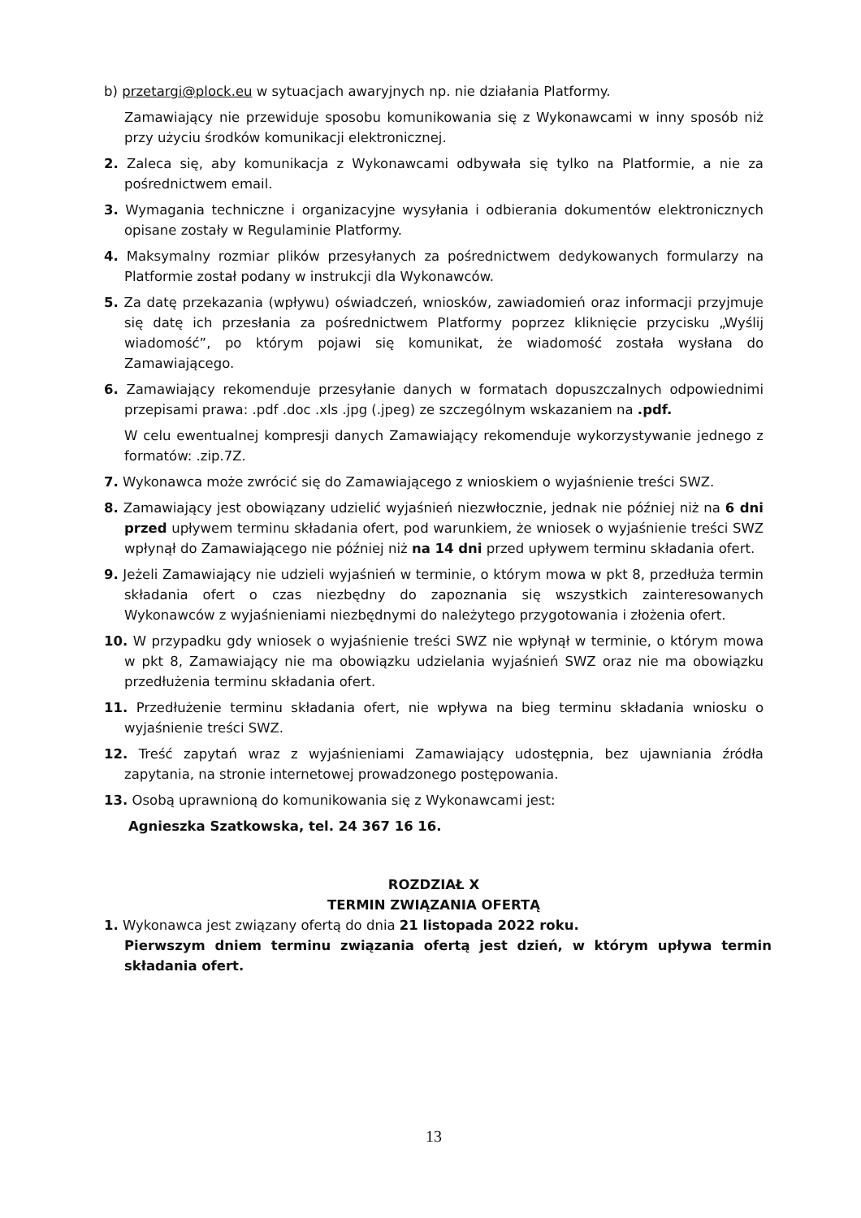b) przetargi@plock.eu w sytuacjach awaryjnych np. nie działania Platformy.
Zamawiający nie przewiduje sposobu komunikowania się z Wykonawcami w inny sposób niż przy użyciu środków komunikacji elektronicznej.
2. Zaleca się, aby komunikacja z Wykonawcami odbywała się tylko na Platformie, a nie za pośrednictwem email.
3. Wymagania techniczne i organizacyjne wysyłania i odbierania dokumentów elektronicznych opisane zostały w Regulaminie Platformy.
4. Maksymalny rozmiar plików przesyłanych za pośrednictwem dedykowanych formularzy na Platformie został podany w instrukcji dla Wykonawców.
5. Za datę przekazania (wpływu) oświadczeń, wniosków, zawiadomień oraz informacji przyjmuje się datę ich przesłania za pośrednictwem Platformy poprzez kliknięcie przycisku „Wyślij wiadomość”, po którym pojawi się komunikat, że wiadomość została wysłana do Zamawiającego.
6. Zamawiający rekomenduje przesyłanie danych w formatach dopuszczalnych odpowiednimi przepisami prawa: .pdf .doc .xls .jpg (.jpeg) ze szczególnym wskazaniem na .pdf.
W celu ewentualnej kompresji danych Zamawiający rekomenduje wykorzystywanie jednego z formatów: .zip.7Z.
7. Wykonawca może zwrócić się do Zamawiającego z wnioskiem o wyjaśnienie treści SWZ.
8. Zamawiający jest obowiązany udzielić wyjaśnień niezwłocznie, jednak nie później niż na 6 dni przed upływem terminu składania ofert, pod warunkiem, że wniosek o wyjaśnienie treści SWZ wpłynął do Zamawiającego nie później niż na 14 dni przed upływem terminu składania ofert.
9. Jeżeli Zamawiający nie udzieli wyjaśnień w terminie, o którym mowa w pkt 8, przedłuża termin składania ofert o czas niezbędny do zapoznania się wszystkich zainteresowanych Wykonawców z wyjaśnieniami niezbędnymi do należytego przygotowania i złożenia ofert.
10. W przypadku gdy wniosek o wyjaśnienie treści SWZ nie wpłynął w terminie, o którym mowa w pkt 8, Zamawiający nie ma obowiązku udzielania wyjaśnień SWZ oraz nie ma obowiązku przedłużenia terminu składania ofert.
11. Przedłużenie terminu składania ofert, nie wpływa na bieg terminu składania wniosku o wyjaśnienie treści SWZ.
12. Treść zapytań wraz z wyjaśnieniami Zamawiający udostępnia, bez ujawniania źródła zapytania, na stronie internetowej prowadzonego postępowania.
13. Osobą uprawnioną do komunikowania się z Wykonawcami jest:
Agnieszka Szatkowska, tel. 24 367 16 16.
ROZDZIAŁ X
TERMIN ZWIĄZANIA OFERTĄ
1. Wykonawca jest związany ofertą do dnia 21 listopada 2022 roku.
Pierwszym dniem terminu związania ofertą jest dzień, w którym upływa termin składania ofert.
13